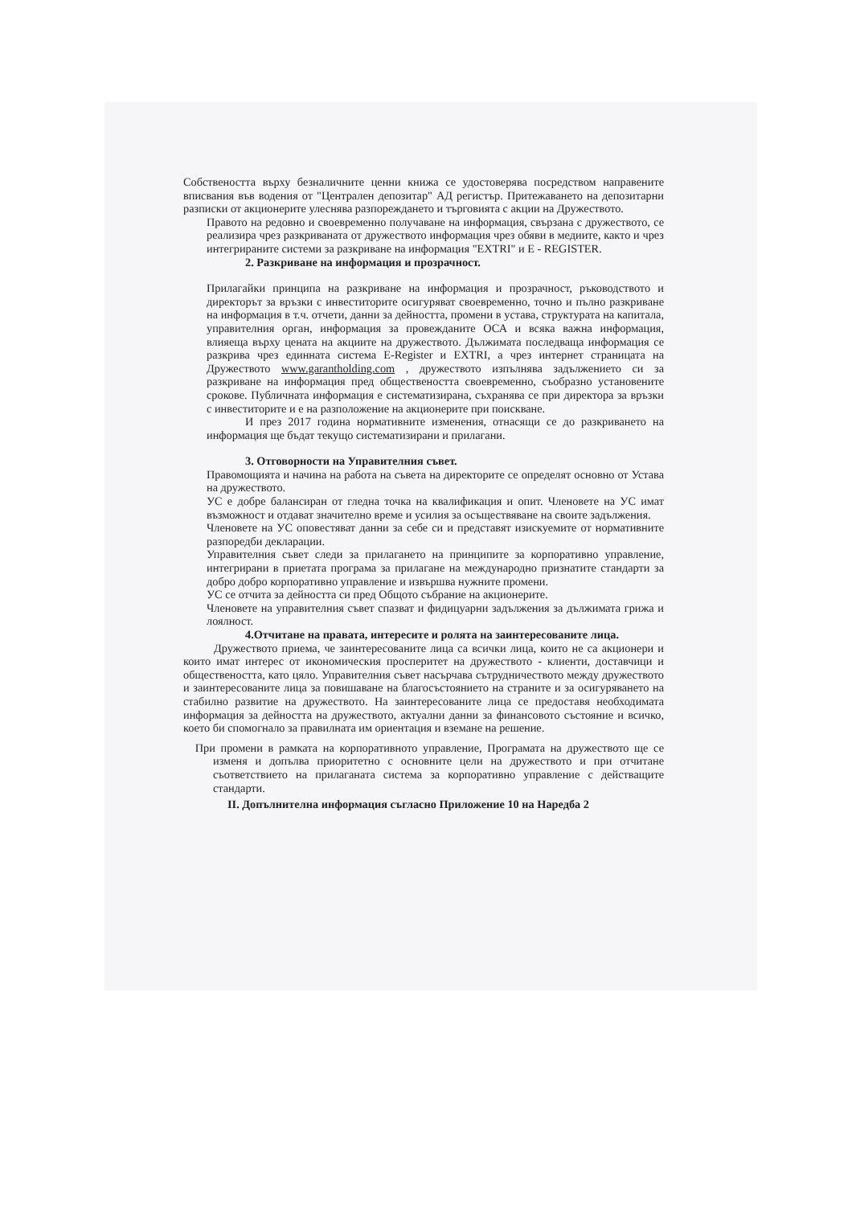Собствеността върху безналичните ценни книжа се удостоверява посредством направените вписвания във водения от "Централен депозитар" АД регистър. Притежаването на депозитарни разписки от акционерите улеснява разпореждането и търговията с акции на Дружеството.
Правото на редовно и своевременно получаване на информация, свързана с дружеството, се реализира чрез разкриваната от дружеството информация чрез обяви в медиите, както и чрез интегрираните системи за разкриване на информация "EXTRI" и E - REGISTER.
2. Разкриване на информация и прозрачност.
Прилагайки принципа на разкриване на информация и прозрачност, ръководството и директорът за връзки с инвеститорите осигуряват своевременно, точно и пълно разкриване на информация в т.ч. отчети, данни за дейността, промени в устава, структурата на капитала, управителния орган, информация за провежданите ОСА и всяка важна информация, влияеща върху цената на акциите на дружеството. Дължимата последваща информация се разкрива чрез единната система E-Register и EXTRI, а чрез интернет страницата на Дружеството www.garantholding.com , дружеството изпълнява задължението си за разкриване на информация пред обществеността своевременно, съобразно установените срокове. Публичната информация е систематизирана, съхранява се при директора за връзки с инвеститорите и е на разположение на акционерите при поискване.
И през 2017 година нормативните изменения, отнасящи се до разкриването на информация ще бъдат текущо систематизирани и прилагани.
3. Отговорности на Управителния съвет.
Правомощията и начина на работа на съвета на директорите се определят основно от Устава на дружеството.
УС е добре балансиран от гледна точка на квалификация и опит. Членовете на УС имат възможност и отдават значително време и усилия за осъществяване на своите задължения.
Членовете на УС оповестяват данни за себе си и представят изискуемите от нормативните разпоредби декларации.
Управителния съвет следи за прилагането на принципите за корпоративно управление, интегрирани в приетата програма за прилагане на международно признатите стандарти за добро добро корпоративно управление и извършва нужните промени.
УС се отчита за дейността си пред Общото събрание на акционерите.
Членовете на управителния съвет спазват и фидицуарни задължения за дължимата грижа и лоялност.
4.Отчитане на правата, интересите и ролята на заинтересованите лица.
Дружеството приема, че заинтересованите лица са всички лица, които не са акционери и които имат интерес от икономическия просперитет на дружеството - клиенти, доставчици и обществеността, като цяло. Управителния съвет насърчава сътрудничеството между дружеството и заинтересованите лица за повишаване на благосъстоянието на страните и за осигуряването на стабилно развитие на дружеството. На заинтересованите лица се предоставя необходимата информация за дейността на дружеството, актуални данни за финансовото състояние и всичко, което би спомогнало за правилната им ориентация и вземане на решение.
При промени в рамката на корпоративното управление, Програмата на дружеството ще се изменя и допълва приоритетно с основните цели на дружеството и при отчитане съответствието на прилаганата система за корпоративно управление с действащите стандарти.
II. Допълнителна информация съгласно Приложение 10 на Наредба 2